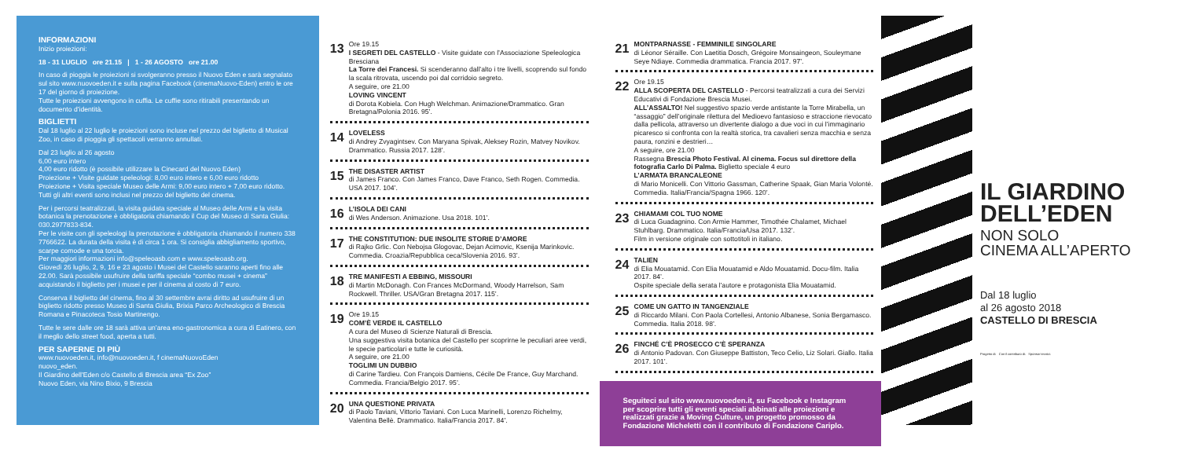INFORMAZIONI
Inizio proiezioni:
18 - 31 LUGLIO ore 21.15 | 1 - 26 AGOSTO ore 21.00
In caso di pioggia le proiezioni si svolgeranno presso il Nuovo Eden e sarà segnalato sul sito www.nuovoeden.it e sulla pagina Facebook (cinemaNuovo-Eden) entro le ore 17 del giorno di proiezione.
Tutte le proiezioni avvengono in cuffia. Le cuffie sono ritirabili presentando un documento d’identità.
BIGLIETTI
Dal 18 luglio al 22 luglio le proiezioni sono incluse nel prezzo del biglietto di Musical Zoo, in caso di pioggia gli spettacoli verranno annullati.
Dal 23 luglio al 26 agosto
6,00 euro intero
4,00 euro ridotto (è possibile utilizzare la Cinecard del Nuovo Eden)
Proiezione + Visite guidate speleologi: 8,00 euro intero e 6,00 euro ridotto
Proiezione + Visita speciale Museo delle Armi: 9,00 euro intero + 7,00 euro ridotto.
Tutti gli altri eventi sono inclusi nel prezzo del biglietto del cinema.
Per i percorsi teatralizzati, la visita guidata speciale al Museo delle Armi e la visita botanica la prenotazione è obbligatoria chiamando il Cup del Museo di Santa Giulia: 030.2977833-834.
Per le visite con gli speleologi la prenotazione è obbligatoria chiamando il numero 338 7766622. La durata della visita è di circa 1 ora. Si consiglia abbigliamento sportivo, scarpe comode e una torcia.
Per maggiori informazioni info@speleoasb.com e www.speleoasb.org.
Giovedì 26 luglio, 2, 9, 16 e 23 agosto i Musei del Castello saranno aperti fino alle 22.00. Sarà possibile usufruire della tariffa speciale “combo musei + cinema” acquistando il biglietto per i musei e per il cinema al costo di 7 euro.
Conserva il biglietto del cinema, fino al 30 settembre avrai diritto ad usufruire di un biglietto ridotto presso Museo di Santa Giulia, Brixia Parco Archeologico di Brescia Romana e Pinacoteca Tosio Martinengo.
Tutte le sere dalle ore 18 sarà attiva un’area eno-gastronomica a cura di Eatinero, con il meglio dello street food, aperta a tutti.
PER SAPERNE DI PIÙ
www.nuovoeden.it, info@nuovoeden.it, f cinemaNuovoEden
nuovo_eden.
Il Giardino dell’Eden c/o Castello di Brescia area “Ex Zoo”
Nuovo Eden, via Nino Bixio, 9 Brescia
13
Ore 19.15
I SEGRETI DEL CASTELLO - Visite guidate con l’Associazione Speleologica Bresciana
La Torre dei Francesi. Si scenderanno dall’alto i tre livelli, scoprendo sul fondo la scala ritrovata, uscendo poi dal corridoio segreto.
A seguire, ore 21.00
LOVING VINCENT
di Dorota Kobiela. Con Hugh Welchman. Animazione/Drammatico. Gran Bretagna/Polonia 2016. 95’.
14
LOVELESS
di Andrey Zvyagintsev. Con Maryana Spivak, Aleksey Rozin, Matvey Novikov. Drammatico. Russia 2017. 128’.
15
THE DISASTER ARTIST
di James Franco. Con James Franco, Dave Franco, Seth Rogen. Commedia. USA 2017. 104’.
16
L’ISOLA DEI CANI
di Wes Anderson. Animazione. Usa 2018. 101’.
17
THE CONSTITUTION: DUE INSOLITE STORIE D’AMORE
di Rajko Grlic. Con Nebojsa Glogovac, Dejan Acimovic, Ksenija Marinkovic. Commedia. Croazia/Repubblica ceca/Slovenia 2016. 93’.
18
TRE MANIFESTI A EBBING, MISSOURI
di Martin McDonagh. Con Frances McDormand, Woody Harrelson, Sam Rockwell. Thriller. USA/Gran Bretagna 2017. 115’.
19
Ore 19.15
COM’È VERDE IL CASTELLO
A cura del Museo di Scienze Naturali di Brescia.
Una suggestiva visita botanica del Castello per scoprirne le peculiari aree verdi, le specie particolari e tutte le curiosità.
A seguire, ore 21.00
TOGLIMI UN DUBBIO
di Carine Tardieu. Con François Damiens, Cécile De France, Guy Marchand. Commedia. Francia/Belgio 2017. 95’.
20
UNA QUESTIONE PRIVATA
di Paolo Taviani, Vittorio Taviani. Con Luca Marinelli, Lorenzo Richelmy, Valentina Bellè. Drammatico. Italia/Francia 2017. 84’.
21
MONTPARNASSE - FEMMINILE SINGOLARE
di Léonor Séraille. Con Laetitia Dosch, Grégoire Monsaingeon, Souleymane Seye Ndiaye. Commedia drammatica. Francia 2017. 97’.
22
Ore 19.15
ALLA SCOPERTA DEL CASTELLO - Percorsi teatralizzati a cura dei Servizi Educativi di Fondazione Brescia Musei.
ALL’ASSALTO! Nel suggestivo spazio verde antistante la Torre Mirabella, un “assaggio” dell’originale rilettura del Medioevo fantasioso e straccione rievocato dalla pellicola, attraverso un divertente dialogo a due voci in cui l’immaginario picaresco si confronta con la realtà storica, tra cavalieri senza macchia e senza paura, ronzini e destrieri…
A seguire, ore 21.00
Rassegna Brescia Photo Festival. Al cinema. Focus sul direttore della fotografia Carlo Di Palma. Biglietto speciale 4 euro
L’ARMATA BRANCALEONE
di Mario Monicelli. Con Vittorio Gassman, Catherine Spaak, Gian Maria Volonté. Commedia. Italia/Francia/Spagna 1966. 120’.
23
CHIAMAMI COL TUO NOME
di Luca Guadagnino. Con Armie Hammer, Timothée Chalamet, Michael Stuhlbarg. Drammatico. Italia/Francia/Usa 2017. 132’.
Film in versione originale con sottotitoli in italiano.
24
TALIEN
di Elia Mouatamid. Con Elia Mouatamid e Aldo Mouatamid. Docu-film. Italia 2017. 84’.
Ospite speciale della serata l’autore e protagonista Elia Mouatamid.
25
COME UN GATTO IN TANGENZIALE
di Riccardo Milani. Con Paola Cortellesi, Antonio Albanese, Sonia Bergamasco. Commedia. Italia 2018. 98’.
26
FINCHÉ C’È PROSECCO C’È SPERANZA
di Antonio Padovan. Con Giuseppe Battiston, Teco Celio, Liz Solari. Giallo. Italia 2017. 101’.
Seguiteci sul sito www.nuovoeden.it, su Facebook e Instagram per scoprire tutti gli eventi speciali abbinati alle proiezioni e realizzati grazie a Moving Culture, un progetto promosso da Fondazione Micheletti con il contributo di Fondazione Cariplo.
IL GIARDINO DELL’EDEN
NON SOLO
CINEMA ALL’APERTO
Dal 18 luglio
al 26 agosto 2018
CASTELLO DI BRESCIA
Progetto di: Con il contributo di: Sponsor tecnici: